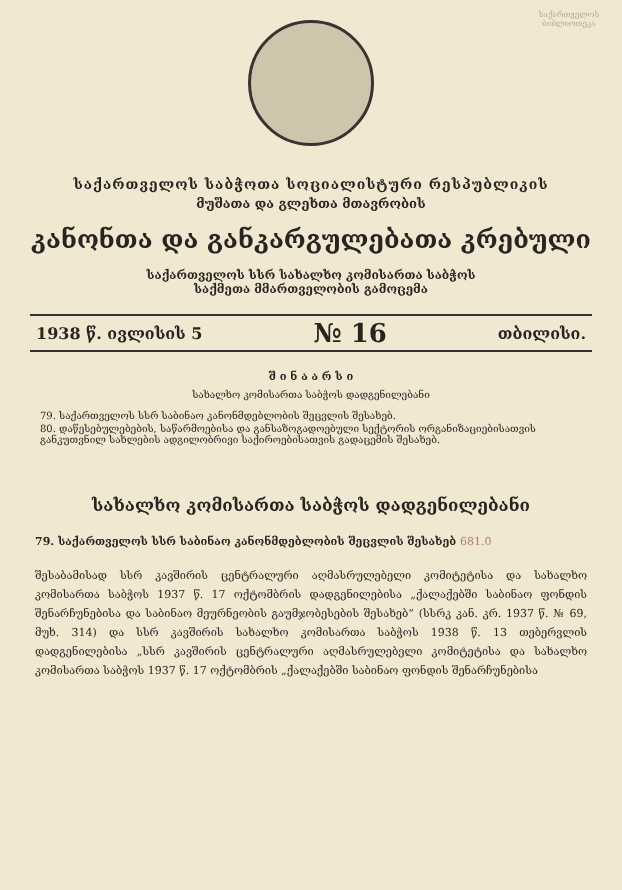საქართველოს ბიბლიოთეკა
საქართველოს საბჭოთა სოციალისტური რესპუბლიკის
მუშათა და გლეხთა მთავრობის
კანონთა და განკარგულებათა კრებული
საქართველოს სსრ სახალხო კომისართა საბჭოს
საქმეთა მმართველობის გამოცემა
1938 წ. ივლისის 5 № 16 თბილისი.
შ ი ნ ა ა რ ს ი
სახალხო კომისართა საბჭოს დადგენილებანი
79. საქართველოს სსრ საბინაო კანონმდებლობის შეცვლის შესახებ.
80. დაწესებულებების, საწარმოებისა და განსაზოგადოებული სექტორის ორგანიზაციებისათვის განკუთვნილ სახლების ადგილობრივი საქიროებისათვის გადაცემის შესახებ.
სახალხო კომისართა საბჭოს დადგენილებანი
79. საქართველოს სსრ საბინაო კანონმდებლობის შეცვლის შესახებ 681.0
შესაბამისად სსრ კავშირის ცენტრალური აღმასრულებელი კომიტეტისა და სახალხო კომისართა საბჭოს 1937 წ. 17 ოქტომბრის დადგენილებისა „ქალაქებში საბინაო ფონდის შენარჩუნებისა და საბინაო მეურნეობის გაუმჯობესების შესახებ“ (სსრკ კან. კრ. 1937 წ. № 69, მუხ. 314) და სსრ კავშირის სახალხო კომისართა საბჭოს 1938 წ. 13 თებერვლის დადგენილებისა „სსრ კავშირის ცენტრალური აღმასრულებელი კომიტეტისა და სახალხო კომისართა საბჭოს 1937 წ. 17 ოქტომბრის „ქალაქებში საბინაო ფონდის შენარჩუნებისა